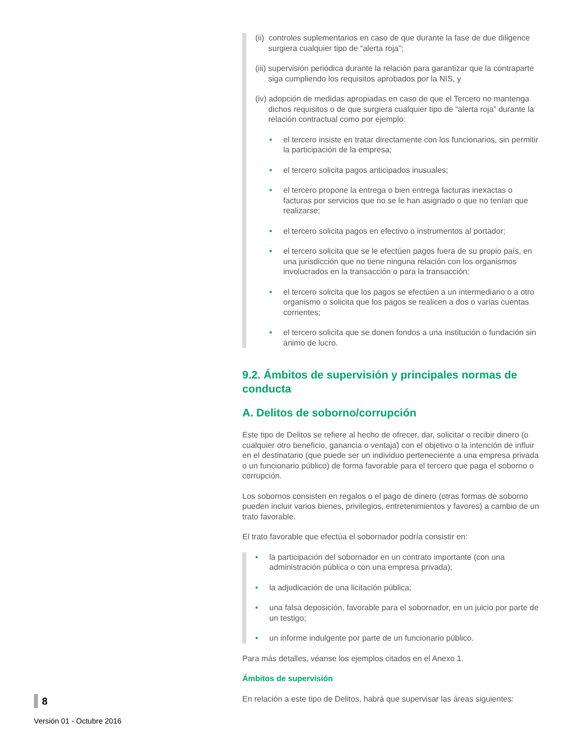(ii) controles suplementarios en caso de que durante la fase de due diligence surgiera cualquier tipo de “alerta roja”;
(iii) supervisión periódica durante la relación para garantizar que la contraparte siga cumpliendo los requisitos aprobados por la NIS, y
(iv) adopción de medidas apropiadas en caso de que el Tercero no mantenga dichos requisitos o de que surgiera cualquier tipo de “alerta roja” durante la relación contractual como por ejemplo:
• el tercero insiste en tratar directamente con los funcionarios, sin permitir la participación de la empresa;
• el tercero solicita pagos anticipados inusuales;
• el tercero propone la entrega o bien entrega facturas inexactas o facturas por servicios que no se le han asignado o que no tenían que realizarse;
• el tercero solicita pagos en efectivo o instrumentos al portador;
• el tercero solicita que se le efectúen pagos fuera de su propio país, en una jurisdicción que no tiene ninguna relación con los organismos involucrados en la transacción o para la transacción;
• el tercero solicita que los pagos se efectúen a un intermediario o a otro organismo o solicita que los pagos se realicen a dos o varias cuentas corrientes;
• el tercero solicita que se donen fondos a una institución o fundación sin ánimo de lucro.
9.2. Ámbitos de supervisión y principales normas de conducta
A. Delitos de soborno/corrupción
Este tipo de Delitos se refiere al hecho de ofrecer, dar, solicitar o recibir dinero (o cualquier otro beneficio, ganancia o ventaja) con el objetivo o la intención de influir en el destinatario (que puede ser un individuo perteneciente a una empresa privada o un funcionario público) de forma favorable para el tercero que paga el soborno o corrupción.
Los sobornos consisten en regalos o el pago de dinero (otras formas de soborno pueden incluir varios bienes, privilegios, entretenimientos y favores) a cambio de un trato favorable.
El trato favorable que efectúa el sobornador podría consistir en:
• la participación del sobornador en un contrato importante (con una administración pública o con una empresa privada);
• la adjudicación de una licitación pública;
• una falsa deposición, favorable para el sobornador, en un juicio por parte de un testigo;
• un informe indulgente por parte de un funcionario público.
Para más detalles, véanse los ejemplos citados en el Anexo 1.
Ámbitos de supervisión
En relación a este tipo de Delitos, habrá que supervisar las áreas siguientes:
8
Versión 01 - Octubre 2016